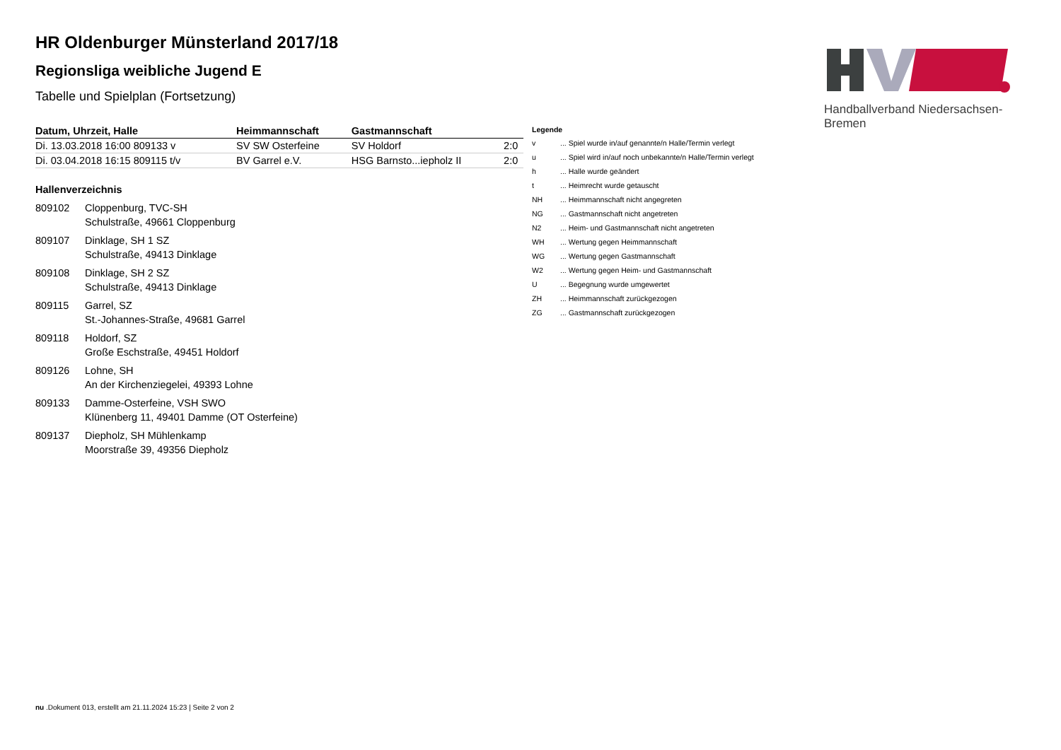Handballverband Niedersachsen-Bremen
HR Oldenburger Münsterland 2017/18
Regionsliga weibliche Jugend E
Tabelle und Spielplan (Fortsetzung)
| Datum, Uhrzeit, Halle | Heimmannschaft | Gastmannschaft | |
| --- | --- | --- | --- |
| Di. 13.03.2018 16:00 809133 v | SV SW Osterfeine | SV Holdorf | 2:0 |
| Di. 03.04.2018 16:15 809115 t/v | BV Garrel e.V. | HSG Barnsto...iepholz II | 2:0 |
Hallenverzeichnis
809102 Cloppenburg, TVC-SH
Schulstraße, 49661 Cloppenburg
809107 Dinklage, SH 1 SZ
Schulstraße, 49413 Dinklage
809108 Dinklage, SH 2 SZ
Schulstraße, 49413 Dinklage
809115 Garrel, SZ
St.-Johannes-Straße, 49681 Garrel
809118 Holdorf, SZ
Große Eschstraße, 49451 Holdorf
809126 Lohne, SH
An der Kirchenziegelei, 49393 Lohne
809133 Damme-Osterfeine, VSH SWO
Klünenberg 11, 49401 Damme (OT Osterfeine)
809137 Diepholz, SH Mühlenkamp
Moorstraße 39, 49356 Diepholz
Legende
| v | ... Spiel wurde in/auf genannte/n Halle/Termin verlegt |
| u | ... Spiel wird in/auf noch unbekannte/n Halle/Termin verlegt |
| h | ... Halle wurde geändert |
| t | ... Heimrecht wurde getauscht |
| NH | ... Heimmannschaft nicht angegreten |
| NG | ... Gastmannschaft nicht angetreten |
| N2 | ... Heim- und Gastmannschaft nicht angetreten |
| WH | ... Wertung gegen Heimmannschaft |
| WG | ... Wertung gegen Gastmannschaft |
| W2 | ... Wertung gegen Heim- und Gastmannschaft |
| U | ... Begegnung wurde umgewertet |
| ZH | ... Heimmannschaft zurückgezogen |
| ZG | ... Gastmannschaft zurückgezogen |
nu .Dokument 013, erstellt am 21.11.2024 15:23 | Seite 2 von 2